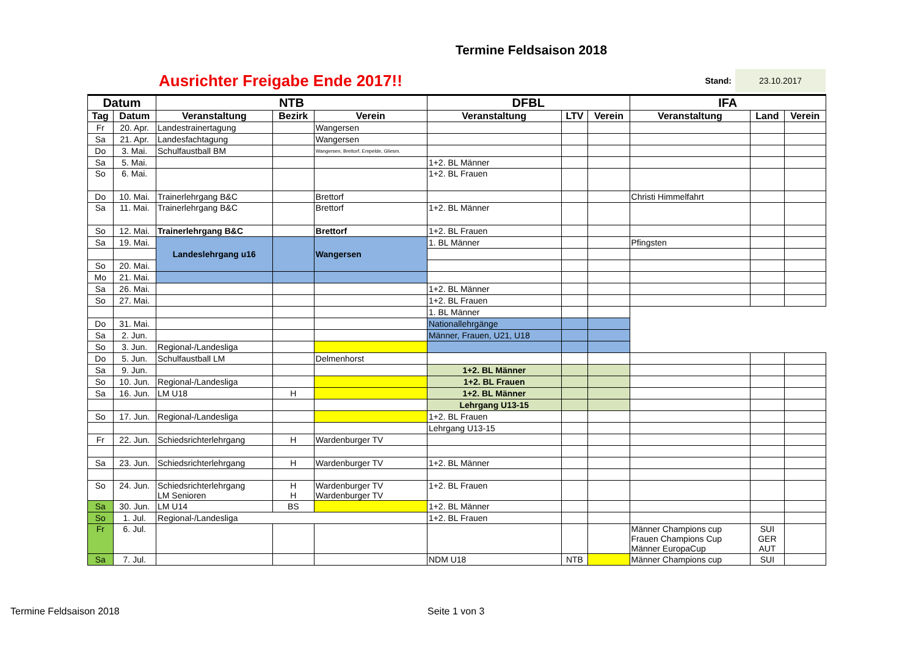Termine Feldsaison 2018
Ausrichter Freigabe Ende 2017!!
Stand:
23.10.2017
| Datum | | NTB | | | DFBL | | | IFA | | |
| --- | --- | --- | --- | --- | --- | --- | --- | --- | --- | --- |
| Tag | Datum | Veranstaltung | Bezirk | Verein | Veranstaltung | LTV | Verein | Veranstaltung | Land | Verein |
| Fr | 20. Apr. | Landestrainertagung | | Wangersen | | | | | | |
| Sa | 21. Apr. | Landesfachtagung | | Wangersen | | | | | | |
| Do | 3. Mai. | Schulfaustball BM | | Wangersen, Brettorf, Empelde, Gliesm. | | | | | | |
| Sa | 5. Mai. | | | | 1+2. BL Männer | | | | | |
| So | 6. Mai. | | | | 1+2. BL Frauen | | | | | |
| Do | 10. Mai. | Trainerlehrgang B&C | | Brettorf | | | | Christi Himmelfahrt | | |
| Sa | 11. Mai. | Trainerlehrgang B&C | | Brettorf | 1+2. BL Männer | | | | | |
| So | 12. Mai. | Trainerlehrgang B&C | | Brettorf | 1+2. BL Frauen | | | | | |
| Sa | 19. Mai. | Landeslehrgang u16 | | Wangersen | 1. BL Männer | | | Pfingsten | | |
| So | 20. Mai. | | | | | | | | | |
| Mo | 21. Mai. | | | | | | | | | |
| Sa | 26. Mai. | | | | 1+2. BL Männer | | | | | |
| So | 27. Mai. | | | | 1+2. BL Frauen | | | | | |
| | | | | | 1. BL Männer | | | | | |
| Do | 31. Mai. | | | | Nationallehrgänge | | | | | |
| Sa | 2. Jun. | | | | Männer, Frauen, U21, U18 | | | | | |
| So | 3. Jun. | Regional-/Landesliga | | | | | | | | |
| Do | 5. Jun. | Schulfaustball LM | | Delmenhorst | | | | | | |
| Sa | 9. Jun. | | | | 1+2. BL Männer | | | | | |
| So | 10. Jun. | Regional-/Landesliga | | | 1+2. BL Frauen | | | | | |
| Sa | 16. Jun. | LM U18 | H | | 1+2. BL Männer | | | | | |
| | | | | | Lehrgang U13-15 | | | | | |
| So | 17. Jun. | Regional-/Landesliga | | | 1+2. BL Frauen | | | | | |
| | | | | | Lehrgang U13-15 | | | | | |
| Fr | 22. Jun. | Schiedsrichterlehrgang | H | Wardenburger TV | | | | | | |
| Sa | 23. Jun. | Schiedsrichterlehrgang | H | Wardenburger TV | 1+2. BL Männer | | | | | |
| So | 24. Jun. | Schiedsrichterlehrgang LM Senioren | H H | Wardenburger TV Wardenburger TV | 1+2. BL Frauen | | | | | |
| Sa | 30. Jun. | LM U14 | BS | | 1+2. BL Männer | | | | | |
| So | 1. Jul. | Regional-/Landesliga | | | 1+2. BL Frauen | | | | | |
| Fr | 6. Jul. | | | | | | | Männer Champions cup Frauen Champions Cup Männer EuropaCup | SUI GER AUT | |
| Sa | 7. Jul. | | | | NDM U18 | NTB | | Männer Champions cup | SUI | |
Termine Feldsaison 2018 Seite 1 von 3